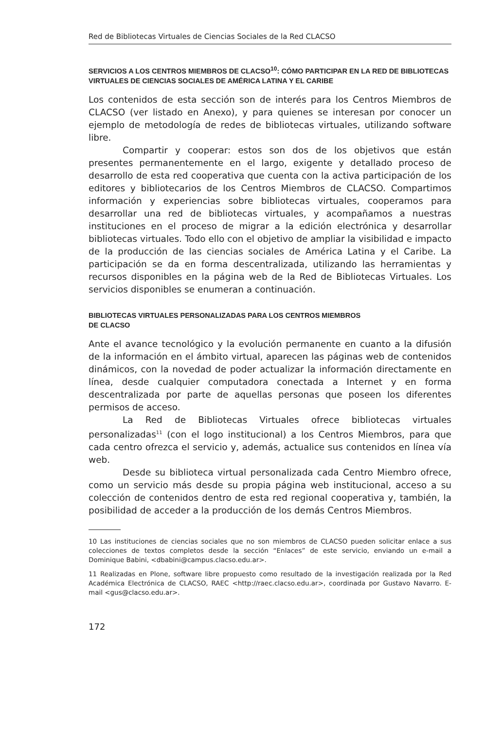Red de Bibliotecas Virtuales de Ciencias Sociales de la Red CLACSO
SERVICIOS A LOS CENTROS MIEMBROS DE CLACSO<sup>10</sup>: CÓMO PARTICIPAR EN LA RED DE BIBLIOTECAS VIRTUALES DE CIENCIAS SOCIALES DE AMÉRICA LATINA Y EL CARIBE
Los contenidos de esta sección son de interés para los Centros Miembros de CLACSO (ver listado en Anexo), y para quienes se interesan por conocer un ejemplo de metodología de redes de bibliotecas virtuales, utilizando software libre.
Compartir y cooperar: estos son dos de los objetivos que están presentes permanentemente en el largo, exigente y detallado proceso de desarrollo de esta red cooperativa que cuenta con la activa participación de los editores y bibliotecarios de los Centros Miembros de CLACSO. Compartimos información y experiencias sobre bibliotecas virtuales, cooperamos para desarrollar una red de bibliotecas virtuales, y acompañamos a nuestras instituciones en el proceso de migrar a la edición electrónica y desarrollar bibliotecas virtuales. Todo ello con el objetivo de ampliar la visibilidad e impacto de la producción de las ciencias sociales de América Latina y el Caribe. La participación se da en forma descentralizada, utilizando las herramientas y recursos disponibles en la página web de la Red de Bibliotecas Virtuales. Los servicios disponibles se enumeran a continuación.
BIBLIOTECAS VIRTUALES PERSONALIZADAS PARA LOS CENTROS MIEMBROS
DE CLACSO
Ante el avance tecnológico y la evolución permanente en cuanto a la difusión de la información en el ámbito virtual, aparecen las páginas web de contenidos dinámicos, con la novedad de poder actualizar la información directamente en línea, desde cualquier computadora conectada a Internet y en forma descentralizada por parte de aquellas personas que poseen los diferentes permisos de acceso.
La Red de Bibliotecas Virtuales ofrece bibliotecas virtuales personalizadas<sup>11</sup> (con el logo institucional) a los Centros Miembros, para que cada centro ofrezca el servicio y, además, actualice sus contenidos en línea vía web.
Desde su biblioteca virtual personalizada cada Centro Miembro ofrece, como un servicio más desde su propia página web institucional, acceso a su colección de contenidos dentro de esta red regional cooperativa y, también, la posibilidad de acceder a la producción de los demás Centros Miembros.
10 Las instituciones de ciencias sociales que no son miembros de CLACSO pueden solicitar enlace a sus colecciones de textos completos desde la sección “Enlaces” de este servicio, enviando un e-mail a Dominique Babini, <dbabini@campus.clacso.edu.ar>.
11 Realizadas en Plone, software libre propuesto como resultado de la investigación realizada por la Red Académica Electrónica de CLACSO, RAEC <http://raec.clacso.edu.ar>, coordinada por Gustavo Navarro. E-mail <gus@clacso.edu.ar>.
172